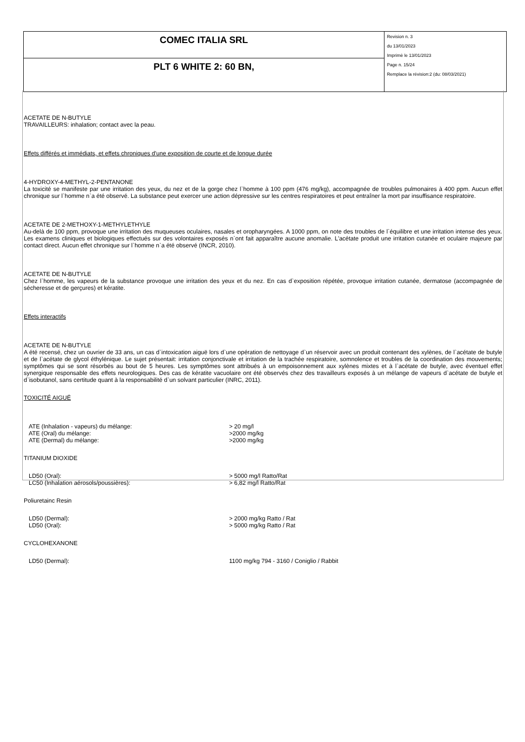| COMEC ITALIA SRL | Revision n. 3 du 13/01/2023 Imprimè le 13/01/2023 Page n. 15/24 Remplace la révision:2 (du: 08/03/2021) |
| PLT 6 WHITE 2: 60 BN, | |
ACETATE DE N-BUTYLE
TRAVAILLEURS: inhalation; contact avec la peau.
Effets différés et immédiats, et effets chroniques d'une exposition de courte et de longue durée
4-HYDROXY-4-METHYL-2-PENTANONE
La toxicité se manifeste par une irritation des yeux, du nez et de la gorge chez l`homme à 100 ppm (476 mg/kg), accompagnée de troubles pulmonaires à 400 ppm. Aucun effet chronique sur l`homme n`a été observé. La substance peut exercer une action dépressive sur les centres respiratoires et peut entraîner la mort par insuffisance respiratoire.
ACETATE DE 2-METHOXY-1-METHYLETHYLE
Au-delà de 100 ppm, provoque une irritation des muqueuses oculaires, nasales et oropharyngées. A 1000 ppm, on note des troubles de l`équilibre et une irritation intense des yeux. Les examens cliniques et biologiques effectués sur des volontaires exposés n`ont fait apparaître aucune anomalie. L'acétate produit une irritation cutanée et oculaire majeure par contact direct. Aucun effet chronique sur l`homme n`a été observé (INCR, 2010).
ACETATE DE N-BUTYLE
Chez l`homme, les vapeurs de la substance provoque une irritation des yeux et du nez. En cas d`exposition répétée, provoque irritation cutanée, dermatose (accompagnée de sécheresse et de gerçures) et kératite.
Effets interactifs
ACETATE DE N-BUTYLE
A été recensé, chez un ouvrier de 33 ans, un cas d`intoxication aiguë lors d`une opération de nettoyage d`un réservoir avec un produit contenant des xylènes, de l`acétate de butyle et de l`acétate de glycol éthylénique. Le sujet présentait: irritation conjonctivale et irritation de la trachée respiratoire, somnolence et troubles de la coordination des mouvements; symptômes qui se sont résorbés au bout de 5 heures. Les symptômes sont attribués à un empoisonnement aux xylènes mixtes et à l`acétate de butyle, avec éventuel effet synergique responsable des effets neurologiques. Des cas de kératite vacuolaire ont été observés chez des travailleurs exposés à un mélange de vapeurs d`acétate de butyle et d`isobutanol, sans certitude quant à la responsabilité d`un solvant particulier (INRC, 2011).
TOXICITÉ AIGUË
| ATE (Inhalation - vapeurs) du mélange: | > 20 mg/l |
| ATE (Oral) du mélange: | >2000 mg/kg |
| ATE (Dermal) du mélange: | >2000 mg/kg |
TITANIUM DIOXIDE
| LD50 (Oral): | > 5000 mg/l Ratto/Rat |
| LC50 (Inhalation aérosols/poussières): | > 6,82 mg/l Ratto/Rat |
Poliuretainc Resin
| LD50 (Dermal): | > 2000 mg/kg Ratto / Rat |
| LD50 (Oral): | > 5000 mg/kg Ratto / Rat |
CYCLOHEXANONE
| LD50 (Dermal): | 1100 mg/kg 794 - 3160 / Coniglio / Rabbit |